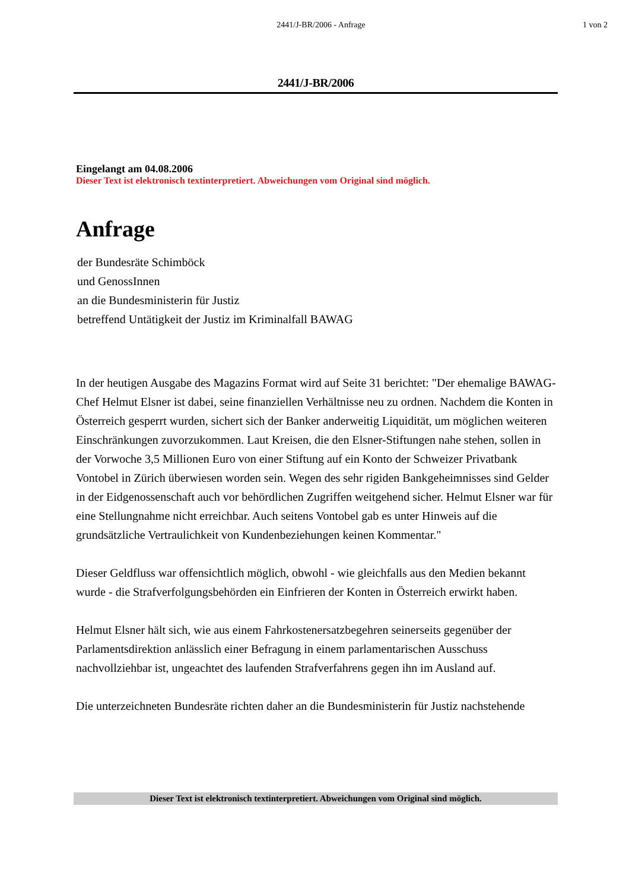2441/J-BR/2006 - Anfrage 1 von 2
2441/J-BR/2006
Eingelangt am 04.08.2006
Dieser Text ist elektronisch textinterpretiert. Abweichungen vom Original sind möglich.
Anfrage
der Bundesräte Schimböck
und GenossInnen
an die Bundesministerin für Justiz
betreffend Untätigkeit der Justiz im Kriminalfall BAWAG
In der heutigen Ausgabe des Magazins Format wird auf Seite 31 berichtet: "Der ehemalige BAWAG-Chef Helmut Elsner ist dabei, seine finanziellen Verhältnisse neu zu ordnen. Nachdem die Konten in Österreich gesperrt wurden, sichert sich der Banker anderweitig Liquidität, um möglichen weiteren Einschränkungen zuvorzukommen. Laut Kreisen, die den Elsner-Stiftungen nahe stehen, sollen in der Vorwoche 3,5 Millionen Euro von einer Stiftung auf ein Konto der Schweizer Privatbank Vontobel in Zürich überwiesen worden sein. Wegen des sehr rigiden Bankgeheimnisses sind Gelder in der Eidgenossenschaft auch vor behördlichen Zugriffen weitgehend sicher. Helmut Elsner war für eine Stellungnahme nicht erreichbar. Auch seitens Vontobel gab es unter Hinweis auf die grundsätzliche Vertraulichkeit von Kundenbeziehungen keinen Kommentar."
Dieser Geldfluss war offensichtlich möglich, obwohl - wie gleichfalls aus den Medien bekannt wurde - die Strafverfolgungsbehörden ein Einfrieren der Konten in Österreich erwirkt haben.
Helmut Elsner hält sich, wie aus einem Fahrkostenersatzbegehren seinerseits gegenüber der Parlamentsdirektion anlässlich einer Befragung in einem parlamentarischen Ausschuss nachvollziehbar ist, ungeachtet des laufenden Strafverfahrens gegen ihn im Ausland auf.
Die unterzeichneten Bundesräte richten daher an die Bundesministerin für Justiz nachstehende
Dieser Text ist elektronisch textinterpretiert. Abweichungen vom Original sind möglich.